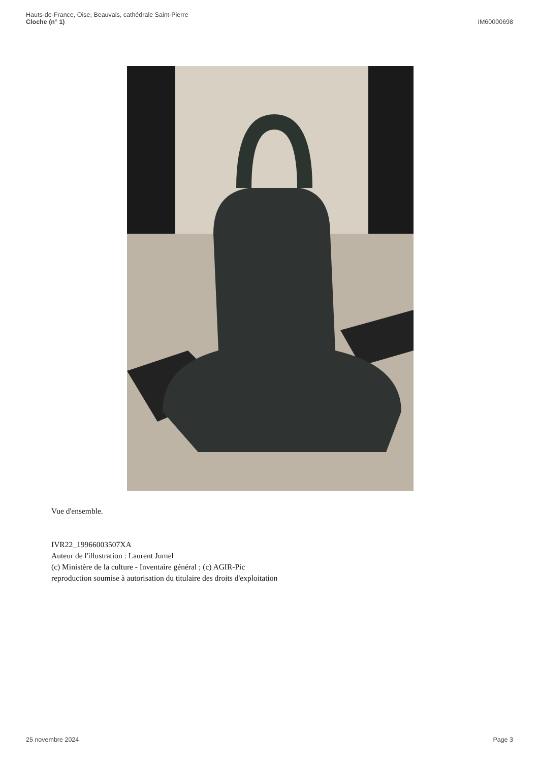Hauts-de-France, Oise, Beauvais, cathédrale Saint-Pierre
Cloche (n° 1)
IM60000698
Vue d'ensemble.
IVR22_19966003507XA
Auteur de l'illustration : Laurent Jumel
(c) Ministère de la culture - Inventaire général ; (c) AGIR-Pic
reproduction soumise à autorisation du titulaire des droits d'exploitation
25 novembre 2024 Page 3